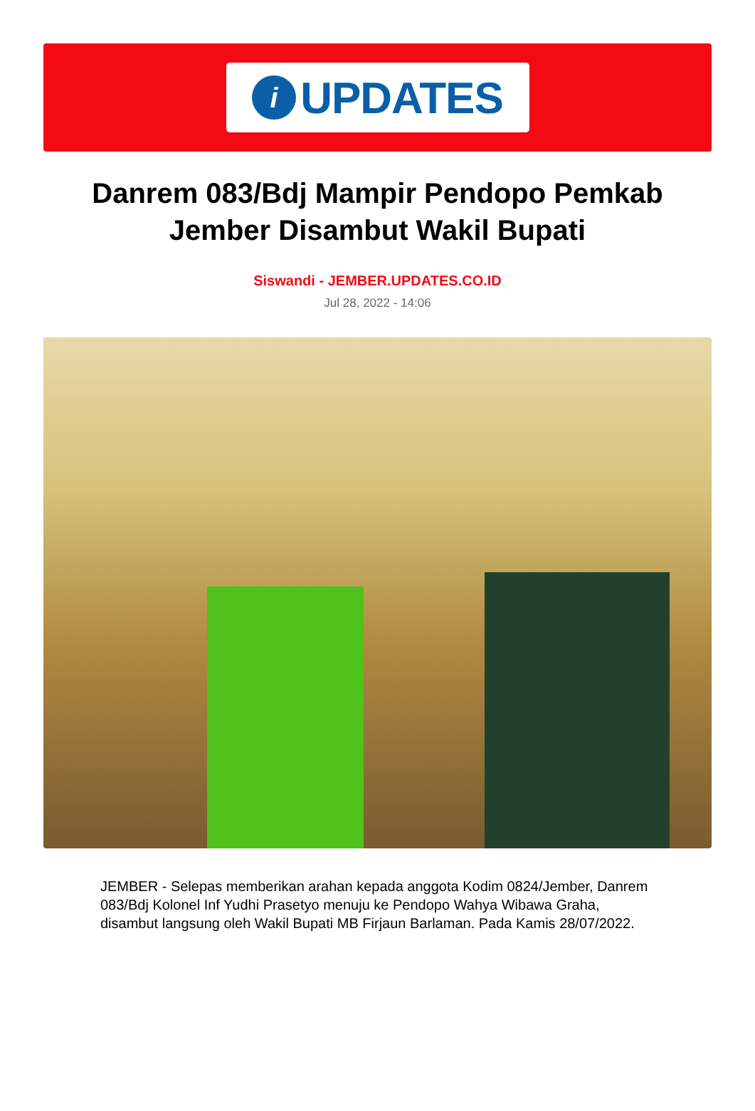i
UPDATES
Danrem 083/Bdj Mampir Pendopo Pemkab Jember Disambut Wakil Bupati
Siswandi - JEMBER.UPDATES.CO.ID
Jul 28, 2022 - 14:06
JEMBER - Selepas memberikan arahan kepada anggota Kodim 0824/Jember, Danrem 083/Bdj Kolonel Inf Yudhi Prasetyo menuju ke Pendopo Wahya Wibawa Graha, disambut langsung oleh Wakil Bupati MB Firjaun Barlaman. Pada Kamis 28/07/2022.